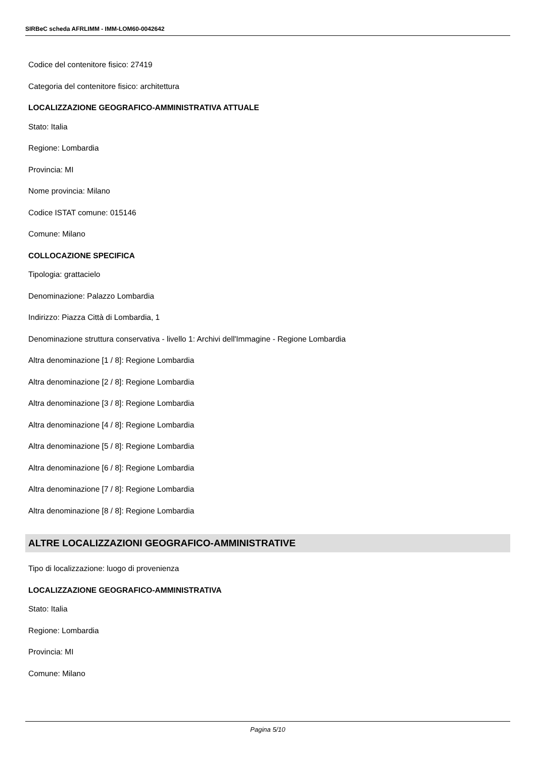SIRBeC scheda AFRLIMM - IMM-LOM60-0042642
Codice del contenitore fisico: 27419
Categoria del contenitore fisico: architettura
LOCALIZZAZIONE GEOGRAFICO-AMMINISTRATIVA ATTUALE
Stato: Italia
Regione: Lombardia
Provincia: MI
Nome provincia: Milano
Codice ISTAT comune: 015146
Comune: Milano
COLLOCAZIONE SPECIFICA
Tipologia: grattacielo
Denominazione: Palazzo Lombardia
Indirizzo: Piazza Città di Lombardia, 1
Denominazione struttura conservativa - livello 1: Archivi dell'Immagine - Regione Lombardia
Altra denominazione [1 / 8]: Regione Lombardia
Altra denominazione [2 / 8]: Regione Lombardia
Altra denominazione [3 / 8]: Regione Lombardia
Altra denominazione [4 / 8]: Regione Lombardia
Altra denominazione [5 / 8]: Regione Lombardia
Altra denominazione [6 / 8]: Regione Lombardia
Altra denominazione [7 / 8]: Regione Lombardia
Altra denominazione [8 / 8]: Regione Lombardia
ALTRE LOCALIZZAZIONI GEOGRAFICO-AMMINISTRATIVE
Tipo di localizzazione: luogo di provenienza
LOCALIZZAZIONE GEOGRAFICO-AMMINISTRATIVA
Stato: Italia
Regione: Lombardia
Provincia: MI
Comune: Milano
Pagina 5/10